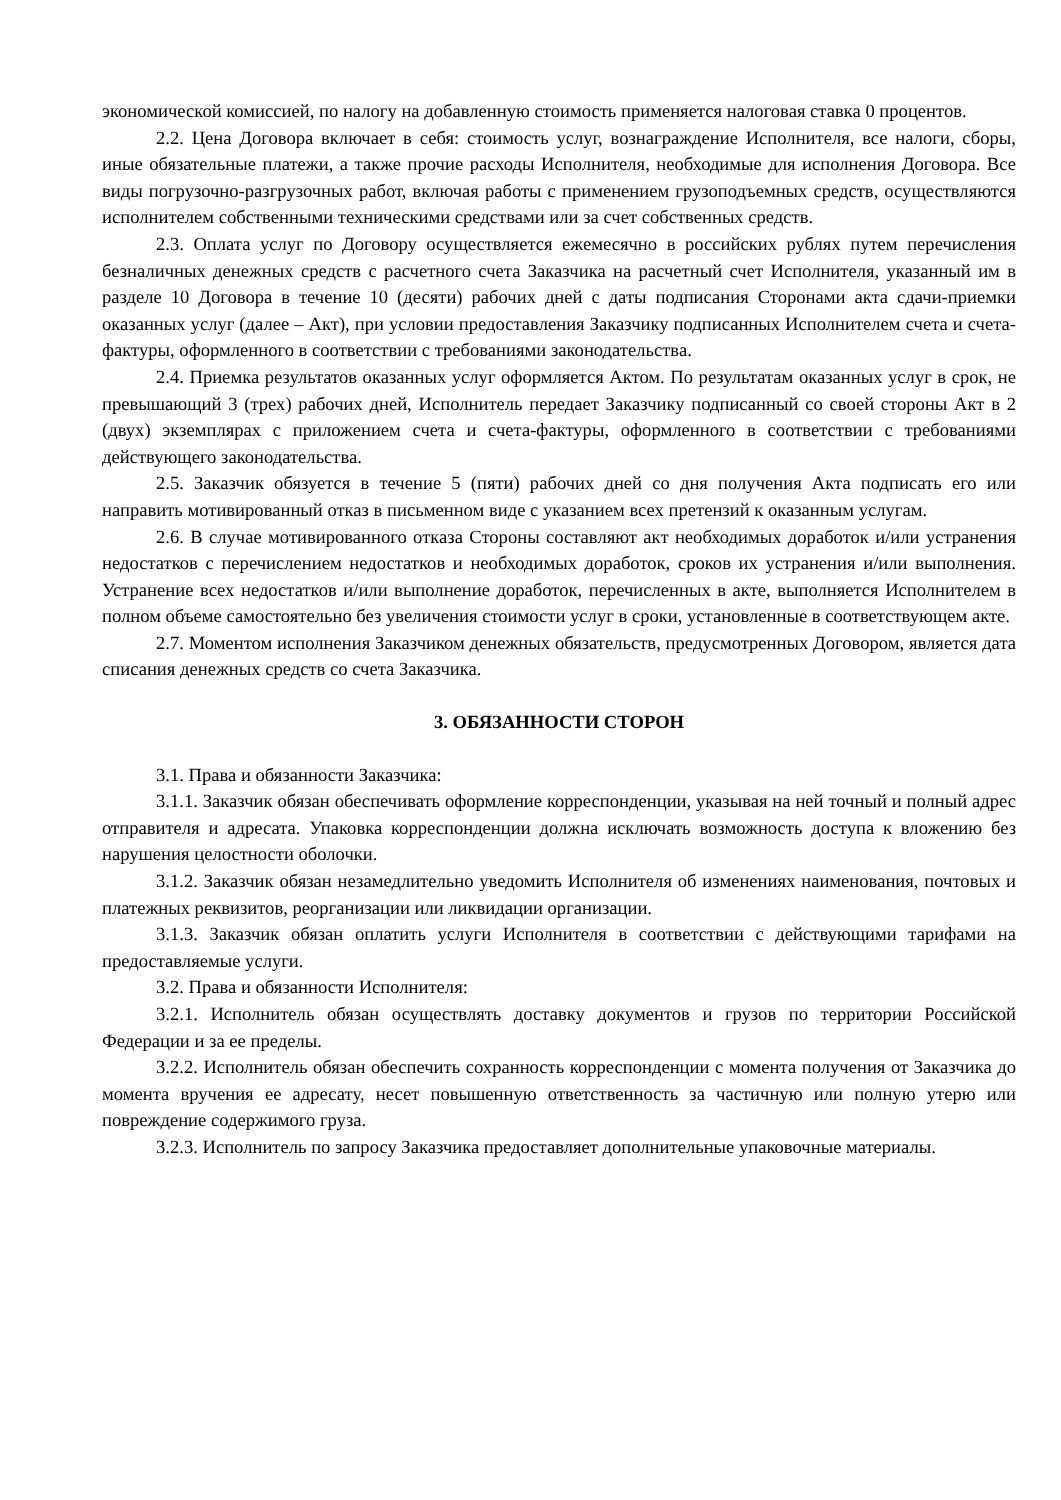экономической комиссией, по налогу на добавленную стоимость применяется налоговая ставка 0 процентов.
2.2. Цена Договора включает в себя: стоимость услуг, вознаграждение Исполнителя, все налоги, сборы, иные обязательные платежи, а также прочие расходы Исполнителя, необходимые для исполнения Договора. Все виды погрузочно-разгрузочных работ, включая работы с применением грузоподъемных средств, осуществляются исполнителем собственными техническими средствами или за счет собственных средств.
2.3. Оплата услуг по Договору осуществляется ежемесячно в российских рублях путем перечисления безналичных денежных средств с расчетного счета Заказчика на расчетный счет Исполнителя, указанный им в разделе 10 Договора в течение 10 (десяти) рабочих дней с даты подписания Сторонами акта сдачи-приемки оказанных услуг (далее – Акт), при условии предоставления Заказчику подписанных Исполнителем счета и счета-фактуры, оформленного в соответствии с требованиями законодательства.
2.4. Приемка результатов оказанных услуг оформляется Актом. По результатам оказанных услуг в срок, не превышающий 3 (трех) рабочих дней, Исполнитель передает Заказчику подписанный со своей стороны Акт в 2 (двух) экземплярах с приложением счета и счета-фактуры, оформленного в соответствии с требованиями действующего законодательства.
2.5. Заказчик обязуется в течение 5 (пяти) рабочих дней со дня получения Акта подписать его или направить мотивированный отказ в письменном виде с указанием всех претензий к оказанным услугам.
2.6. В случае мотивированного отказа Стороны составляют акт необходимых доработок и/или устранения недостатков с перечислением недостатков и необходимых доработок, сроков их устранения и/или выполнения. Устранение всех недостатков и/или выполнение доработок, перечисленных в акте, выполняется Исполнителем в полном объеме самостоятельно без увеличения стоимости услуг в сроки, установленные в соответствующем акте.
2.7. Моментом исполнения Заказчиком денежных обязательств, предусмотренных Договором, является дата списания денежных средств со счета Заказчика.
3. ОБЯЗАННОСТИ СТОРОН
3.1. Права и обязанности Заказчика:
3.1.1. Заказчик обязан обеспечивать оформление корреспонденции, указывая на ней точный и полный адрес отправителя и адресата. Упаковка корреспонденции должна исключать возможность доступа к вложению без нарушения целостности оболочки.
3.1.2. Заказчик обязан незамедлительно уведомить Исполнителя об изменениях наименования, почтовых и платежных реквизитов, реорганизации или ликвидации организации.
3.1.3. Заказчик обязан оплатить услуги Исполнителя в соответствии с действующими тарифами на предоставляемые услуги.
3.2. Права и обязанности Исполнителя:
3.2.1. Исполнитель обязан осуществлять доставку документов и грузов по территории Российской Федерации и за ее пределы.
3.2.2. Исполнитель обязан обеспечить сохранность корреспонденции с момента получения от Заказчика до момента вручения ее адресату, несет повышенную ответственность за частичную или полную утерю или повреждение содержимого груза.
3.2.3. Исполнитель по запросу Заказчика предоставляет дополнительные упаковочные материалы.